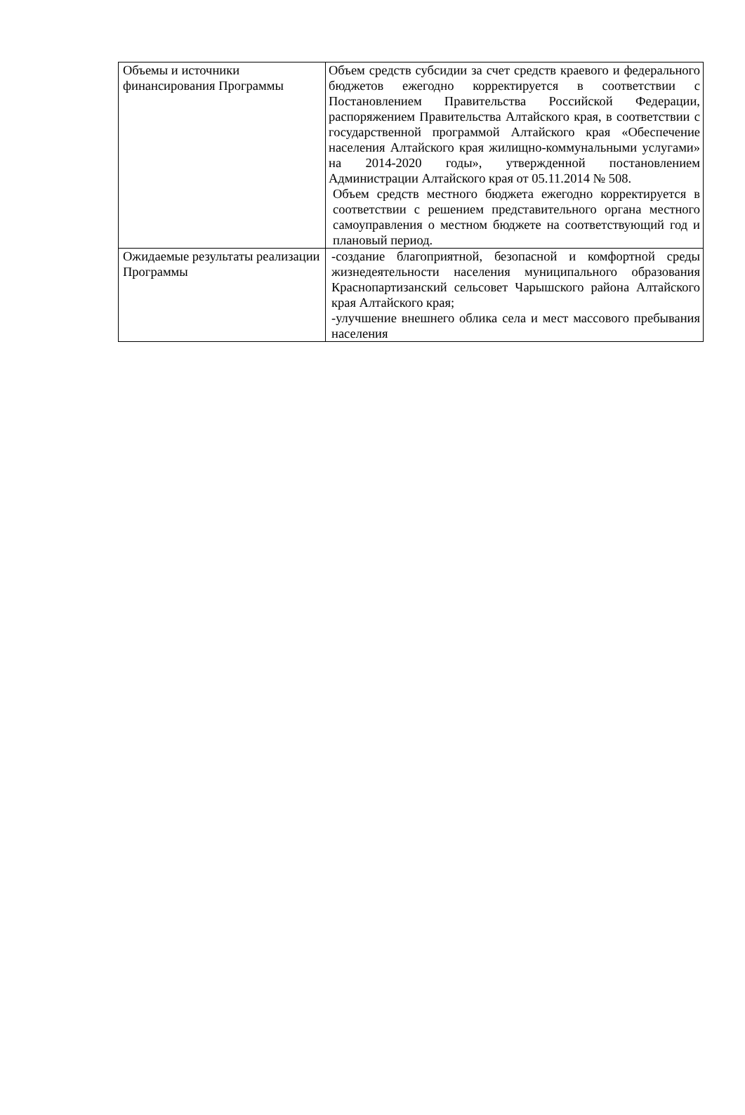| Объемы и источники финансирования Программы | Объем средств субсидии за счет средств краевого и федерального бюджетов ежегодно корректируется в соответствии с Постановлением Правительства Российской Федерации, распоряжением Правительства Алтайского края, в соответствии с государственной программой Алтайского края «Обеспечение населения Алтайского края жилищно-коммунальными услугами» на 2014-2020 годы», утвержденной постановлением Администрации Алтайского края от 05.11.2014 № 508. Объем средств местного бюджета ежегодно корректируется в соответствии с решением представительного органа местного самоуправления о местном бюджете на соответствующий год и плановый период. |
| Ожидаемые результаты реализации Программы | -создание благоприятной, безопасной и комфортной среды жизнедеятельности населения муниципального образования Краснопартизанский сельсовет Чарышского района Алтайского края Алтайского края; -улучшение внешнего облика села и мест массового пребывания населения |